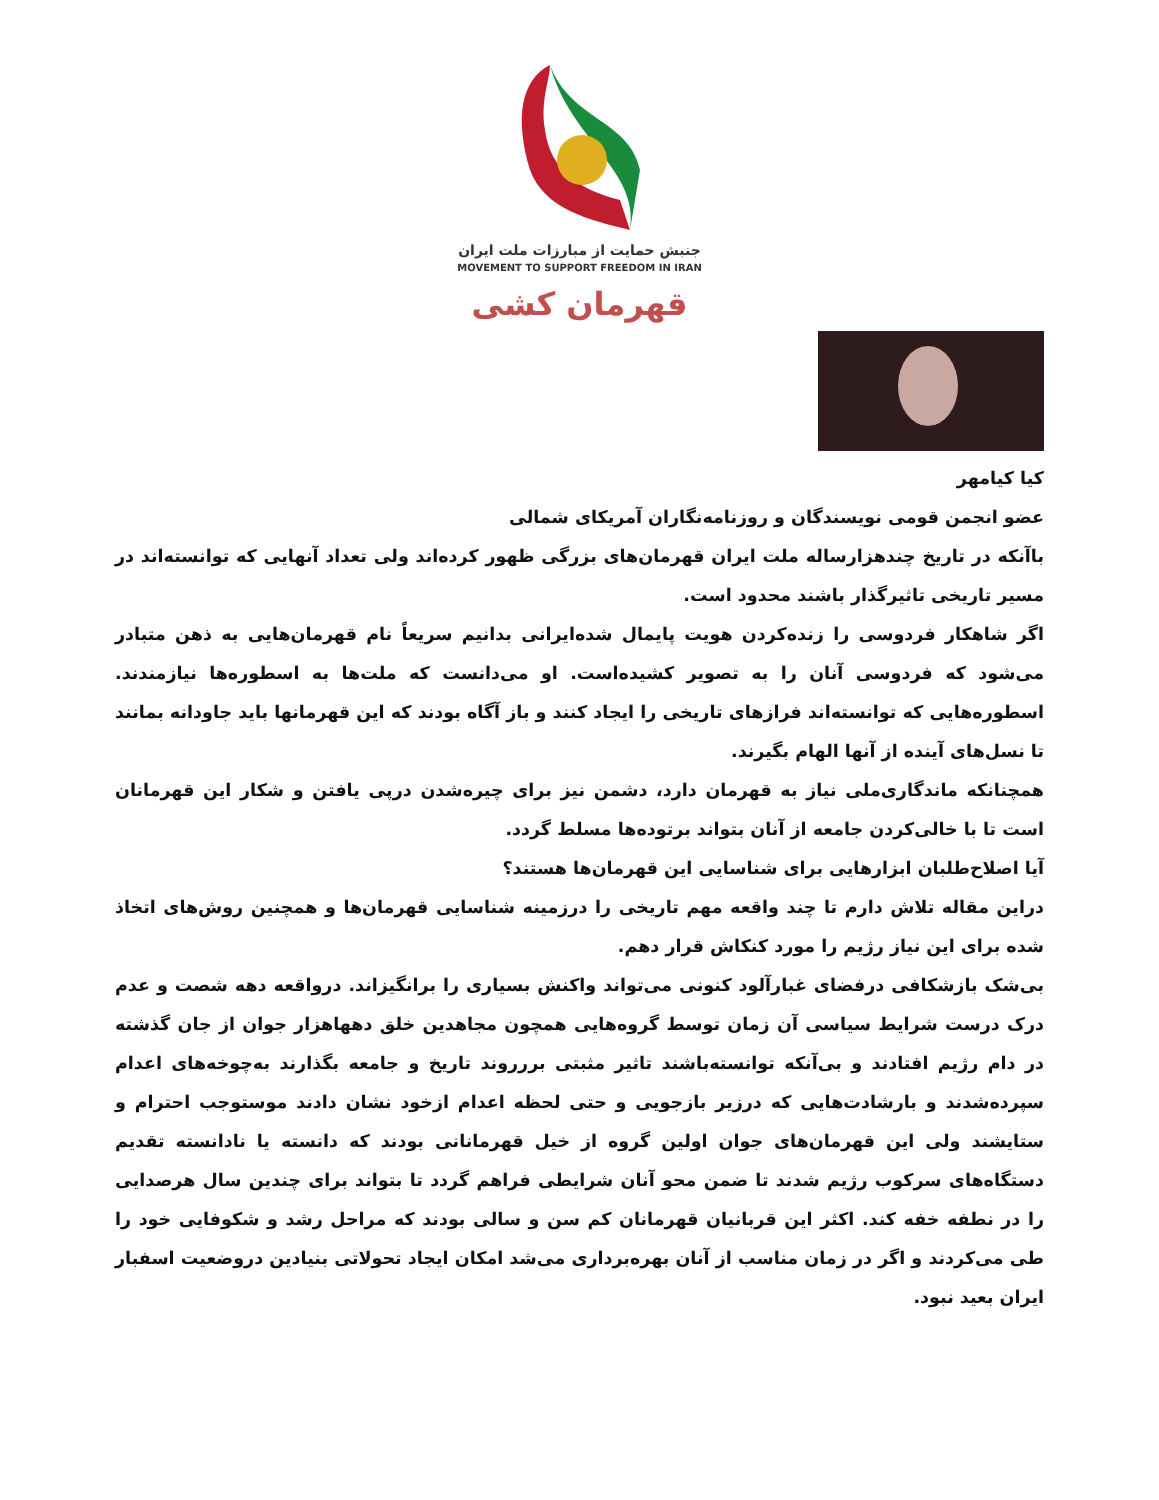جنبش حمایت از مبارزات ملت ایران
MOVEMENT TO SUPPORT FREEDOM IN IRAN
قهرمان کشی
کیا کیامهر
عضو انجمن قومی نویسندگان و روزنامه‌نگاران آمریکای شمالی
باآنکه در تاریخ چندهزارساله ملت ایران قهرمان‌های بزرگی ظهور کرده‌اند ولی تعداد آنهایی که توانسته‌اند در مسیر تاریخی تاثیرگذار باشند محدود است.
اگر شاهکار فردوسی را زنده‌کردن هویت پایمال شده‌ایرانی بدانیم سریعاً نام قهرمان‌هایی به ذهن متبادر می‌شود که فردوسی آنان را به تصویر کشیده‌است. او می‌دانست که ملت‌ها به اسطوره‌ها نیازمندند. اسطوره‌هایی که توانسته‌اند فرازهای تاریخی را ایجاد کنند و باز آگاه بودند که این قهرمانها باید جاودانه بمانند تا نسل‌های آینده از آنها الهام بگیرند.
همچنانکه ماندگاری‌ملی نیاز به قهرمان دارد، دشمن نیز برای چیره‌شدن درپی یافتن و شکار این قهرمانان است تا با خالی‌کردن جامعه از آنان بتواند برتوده‌ها مسلط گردد.
آیا اصلاح‌طلبان ابزارهایی برای شناسایی این قهرمان‌ها هستند؟
دراین مقاله تلاش دارم تا چند واقعه مهم تاریخی را درزمینه شناسایی قهرمان‌ها و همچنین روش‌های اتخاذ شده برای این نیاز رژیم را مورد کنکاش قرار دهم.
بی‌شک بازشکافی درفضای غبارآلود کنونی می‌تواند واکنش بسیاری را برانگیزاند. درواقعه دهه شصت و عدم درک درست شرایط سیاسی آن زمان توسط گروه‌هایی همچون مجاهدین خلق دهها‌هزار جوان از جان گذشته در دام رژیم افتادند و بی‌آنکه توانسته‌باشند تاثیر مثبتی بررروند تاریخ و جامعه بگذارند به‌چوخه‌های اعدام سپرده‌شدند و بارشادت‌هایی که درزیر بازجویی و حتی لحظه اعدام ازخود نشان دادند موستوجب احترام و ستایشند ولی این قهرمان‌های جوان اولین گروه از خیل قهرمانانی بودند که دانسته یا نادانسته تقدیم دستگاه‌های سرکوب رژیم شدند تا ضمن محو آنان شرایطی فراهم گردد تا بتواند برای چندین سال هرصدایی را در نطفه خفه کند. اکثر این قربانیان قهرمانان کم سن و سالی بودند که مراحل رشد و شکوفایی خود را طی می‌کردند و اگر در زمان مناسب از آنان بهره‌برداری می‌شد امکان ایجاد تحولاتی بنیادین دروضعیت اسفبار ایران بعید نبود.